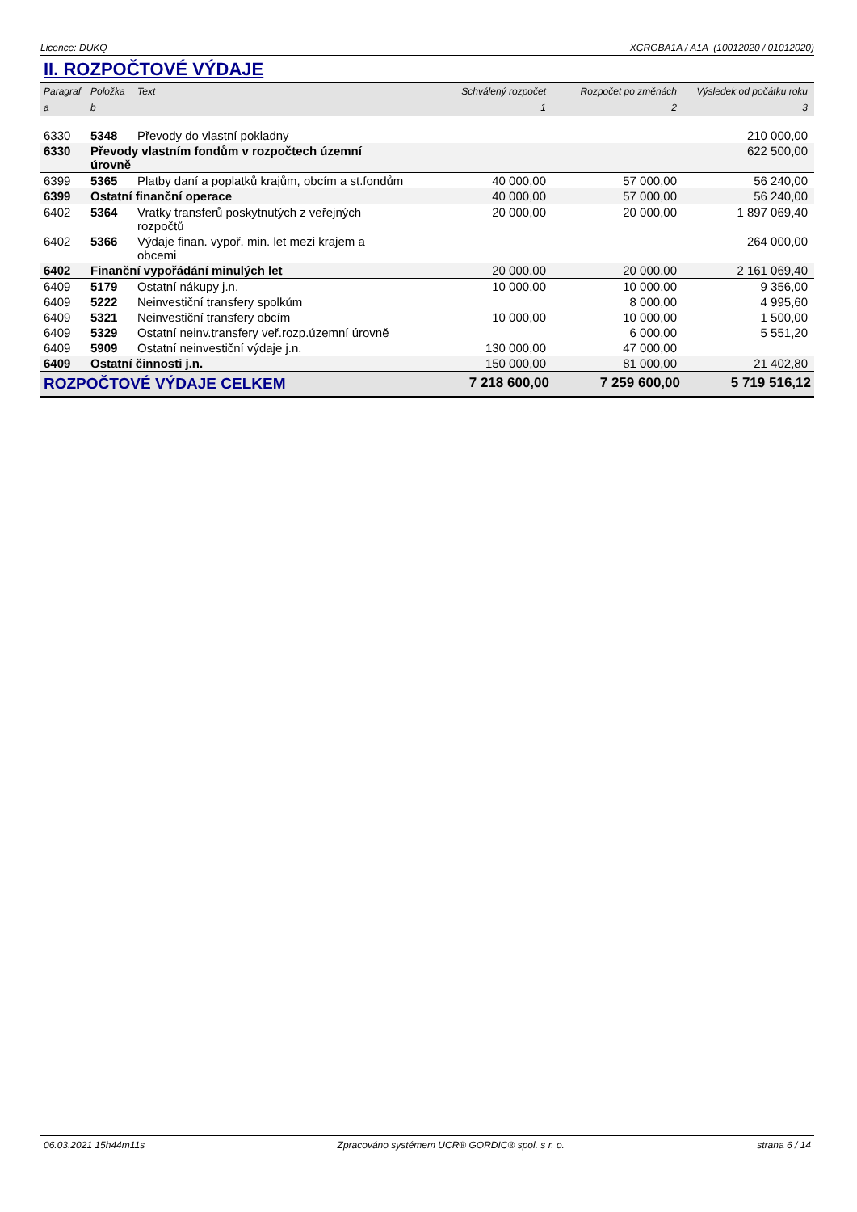Licence: DUKQ XCRGBA1A / A1A (10012020 / 01012020)
II. ROZPOČTOVÉ VÝDAJE
| Paragraf | Položka | Text | Schválený rozpočet | Rozpočet po změnách | Výsledek od počátku roku |
| --- | --- | --- | --- | --- | --- |
| a | b | | 1 | 2 | 3 |
| 6330 | 5348 | Převody do vlastní pokladny | | | 210 000,00 |
| 6330 | Převody vlastním fondům v rozpočtech územní úrovně | | | | 622 500,00 |
| 6399 | 5365 | Platby daní a poplatků krajům, obcím a st.fondům | 40 000,00 | 57 000,00 | 56 240,00 |
| 6399 | Ostatní finanční operace | | 40 000,00 | 57 000,00 | 56 240,00 |
| 6402 | 5364 | Vratky transferů poskytnutých z veřejných rozpočtů | 20 000,00 | 20 000,00 | 1 897 069,40 |
| 6402 | 5366 | Výdaje finan. vypoř. min. let mezi krajem a obcemi | | | 264 000,00 |
| 6402 | Finanční vypořádání minulých let | | 20 000,00 | 20 000,00 | 2 161 069,40 |
| 6409 | 5179 | Ostatní nákupy j.n. | 10 000,00 | 10 000,00 | 9 356,00 |
| 6409 | 5222 | Neinvestiční transfery spolkům | | 8 000,00 | 4 995,60 |
| 6409 | 5321 | Neinvestiční transfery obcím | 10 000,00 | 10 000,00 | 1 500,00 |
| 6409 | 5329 | Ostatní neinv.transfery veř.rozp.územní úrovně | | 6 000,00 | 5 551,20 |
| 6409 | 5909 | Ostatní neinvestiční výdaje j.n. | 130 000,00 | 47 000,00 | |
| 6409 | Ostatní činnosti j.n. | | 150 000,00 | 81 000,00 | 21 402,80 |
| ROZPOČTOVÉ VÝDAJE CELKEM | | | 7 218 600,00 | 7 259 600,00 | 5 719 516,12 |
06.03.2021 15h44m11s Zpracováno systémem UCR® GORDIC® spol. s r. o. strana 6 / 14